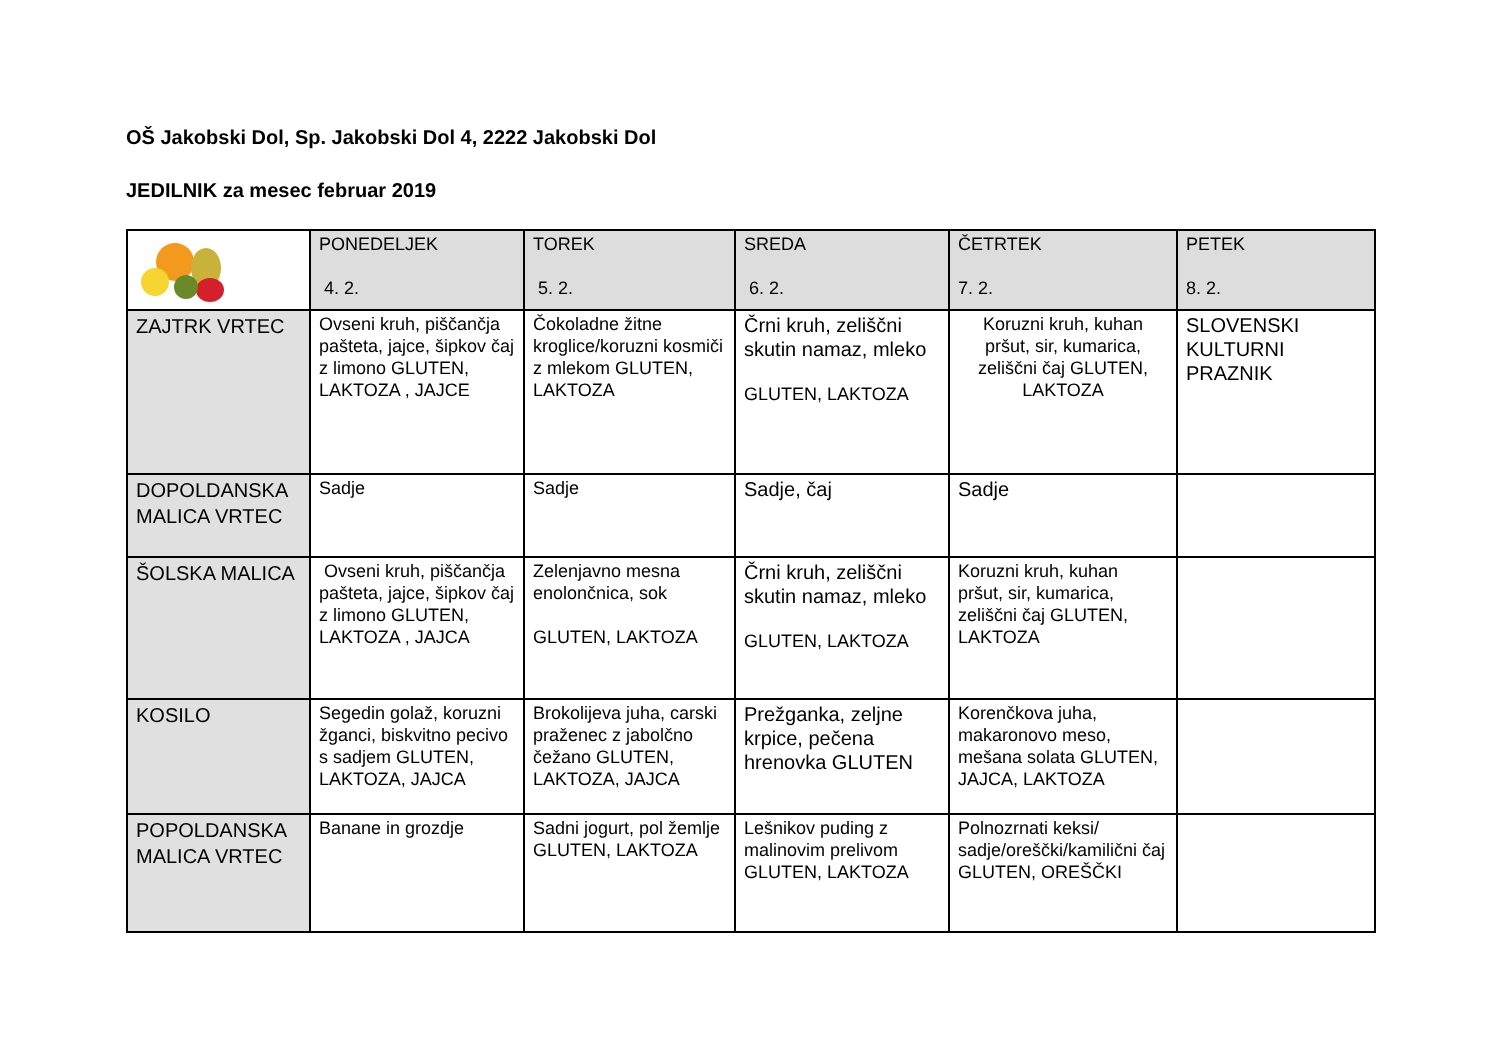OŠ Jakobski Dol, Sp. Jakobski Dol 4, 2222 Jakobski Dol
JEDILNIK za mesec februar 2019
| | PONEDELJEK 4. 2. | TOREK 5. 2. | SREDA 6. 2. | ČETRTEK 7. 2. | PETEK 8. 2. |
| --- | --- | --- | --- | --- | --- |
| ZAJTRK VRTEC | Ovseni kruh, piščančja pašteta, jajce, šipkov čaj z limono GLUTEN, LAKTOZA , JAJCE | Čokoladne žitne kroglice/koruzni kosmiči z mlekom GLUTEN, LAKTOZA | Črni kruh, zeliščni skutin namaz, mleko GLUTEN, LAKTOZA | Koruzni kruh, kuhan pršut, sir, kumarica, zeliščni čaj GLUTEN, LAKTOZA | SLOVENSKI KULTURNI PRAZNIK |
| DOPOLDANSKA MALICA VRTEC | Sadje | Sadje | Sadje, čaj | Sadje | |
| ŠOLSKA MALICA | Ovseni kruh, piščančja pašteta, jajce, šipkov čaj z limono GLUTEN, LAKTOZA , JAJCA | Zelenjavno mesna enolončnica, sok GLUTEN, LAKTOZA | Črni kruh, zeliščni skutin namaz, mleko GLUTEN, LAKTOZA | Koruzni kruh, kuhan pršut, sir, kumarica, zeliščni čaj GLUTEN, LAKTOZA | |
| KOSILO | Segedin golaž, koruzni žganci, biskvitno pecivo s sadjem GLUTEN, LAKTOZA, JAJCA | Brokolijeva juha, carski praženec z jabolčno čežano GLUTEN, LAKTOZA, JAJCA | Prežganka, zeljne krpice, pečena hrenovka GLUTEN | Korenčkova juha, makaronovo meso, mešana solata GLUTEN, JAJCA, LAKTOZA | |
| POPOLDANSKA MALICA VRTEC | Banane in grozdje | Sadni jogurt, pol žemlje GLUTEN, LAKTOZA | Lešnikov puding z malinovim prelivom GLUTEN, LAKTOZA | Polnozrnati keksi/ sadje/oreščki/kamilični čaj GLUTEN, OREŠČKI | |